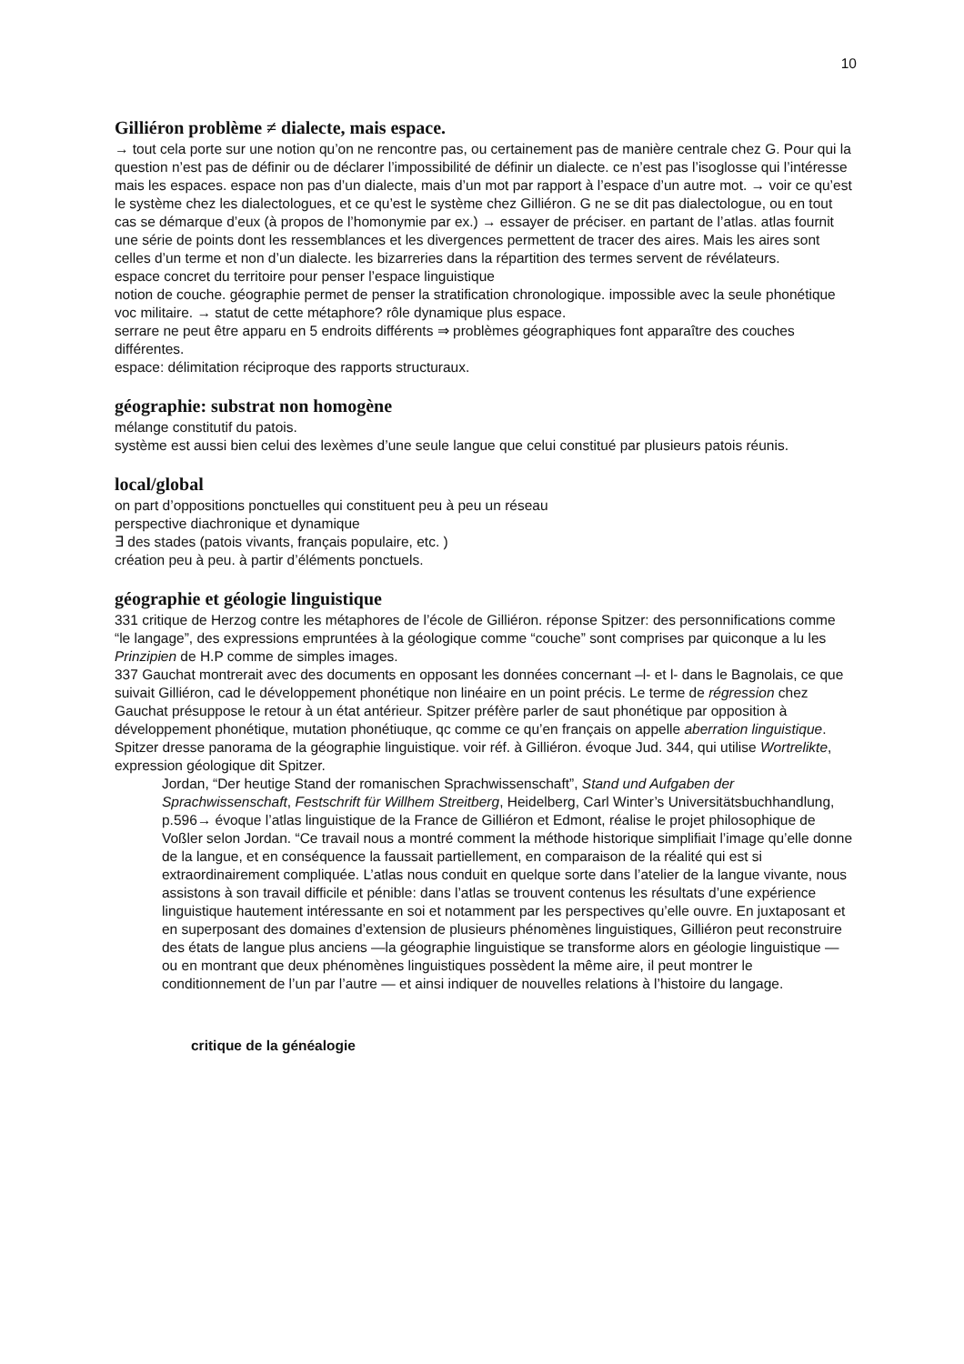10
Gilliéron problème ≠ dialecte, mais espace.
→ tout cela porte sur une notion qu’on ne rencontre pas, ou certainement pas de manière centrale chez G. Pour qui la question n’est pas de définir ou de déclarer l’impossibilité de définir un dialecte. ce n’est pas l’isoglosse qui l’intéresse mais les espaces. espace non pas d’un dialecte, mais d’un mot par rapport à l’espace d’un autre mot. → voir ce qu’est le système chez les dialectologues, et ce qu’est le système chez Gilliéron. G ne se dit pas dialectologue, ou en tout cas se démarque d’eux (à propos de l’homonymie par ex.) → essayer de préciser. en partant de l’atlas. atlas fournit une série de points dont les ressemblances et les divergences permettent de tracer des aires. Mais les aires sont celles d’un terme et non d’un dialecte. les bizarreries dans la répartition des termes servent de révélateurs.
espace concret du territoire pour penser l’espace linguistique
notion de couche. géographie permet de penser la stratification chronologique. impossible avec la seule phonétique
voc militaire. → statut de cette métaphore? rôle dynamique plus espace.
serrare ne peut être apparu en 5 endroits différents ⇒ problèmes géographiques font apparaître des couches différentes.
espace: délimitation réciproque des rapports structuraux.
géographie: substrat non homogène
mélange constitutif du patois.
système est aussi bien celui des lexèmes d’une seule langue que celui constitué par plusieurs patois réunis.
local/global
on part d’oppositions ponctuelles qui constituent peu à peu un réseau
perspective diachronique et dynamique
∃ des stades (patois vivants, français populaire, etc. )
création peu à peu. à partir d’éléments ponctuels.
géographie et géologie linguistique
331 critique de Herzog contre les métaphores de l’école de Gilliéron. réponse Spitzer: des personnifications comme “le langage”, des expressions empruntées à la géologique comme “couche” sont comprises par quiconque a lu les Prinzipien de H.P comme de simples images.
337 Gauchat montrerait avec des documents en opposant les données concernant –l- et l- dans le Bagnolais, ce que suivait Gilliéron, cad le développement phonétique non linéaire en un point précis. Le terme de régression chez Gauchat présuppose le retour à un état antérieur. Spitzer préfère parler de saut phonétique par opposition à développement phonétique, mutation phonétiuque, qc comme ce qu’en français on appelle aberration linguistique.
Spitzer dresse panorama de la géographie linguistique. voir réf. à Gilliéron. évoque Jud. 344, qui utilise Wortrelikte, expression géologique dit Spitzer.
Jordan, “Der heutige Stand der romanischen Sprachwissenschaft”, Stand und Aufgaben der Sprachwissenschaft, Festschrift für Willhem Streitberg, Heidelberg, Carl Winter’s Universitätsbuchhandlung, p.596→ évoque l’atlas linguistique de la France de Gilliéron et Edmont, réalise le projet philosophique de Voßler selon Jordan. “Ce travail nous a montré comment la méthode historique simplifiait l’image qu’elle donne de la langue, et en conséquence la faussait partiellement, en comparaison de la réalité qui est si extraordinairement compliquée. L’atlas nous conduit en quelque sorte dans l’atelier de la langue vivante, nous assistons à son travail difficile et pénible: dans l’atlas se trouvent contenus les résultats d’une expérience linguistique hautement intéressante en soi et notamment par les perspectives qu’elle ouvre. En juxtaposant et en superposant des domaines d’extension de plusieurs phénomènes linguistiques, Gilliéron peut reconstruire des états de langue plus anciens —la géographie linguistique se transforme alors en géologie linguistique — ou en montrant que deux phénomènes linguistiques possèdent la même aire, il peut montrer le conditionnement de l’un par l’autre — et ainsi indiquer de nouvelles relations à l’histoire du langage.
critique de la généalogie